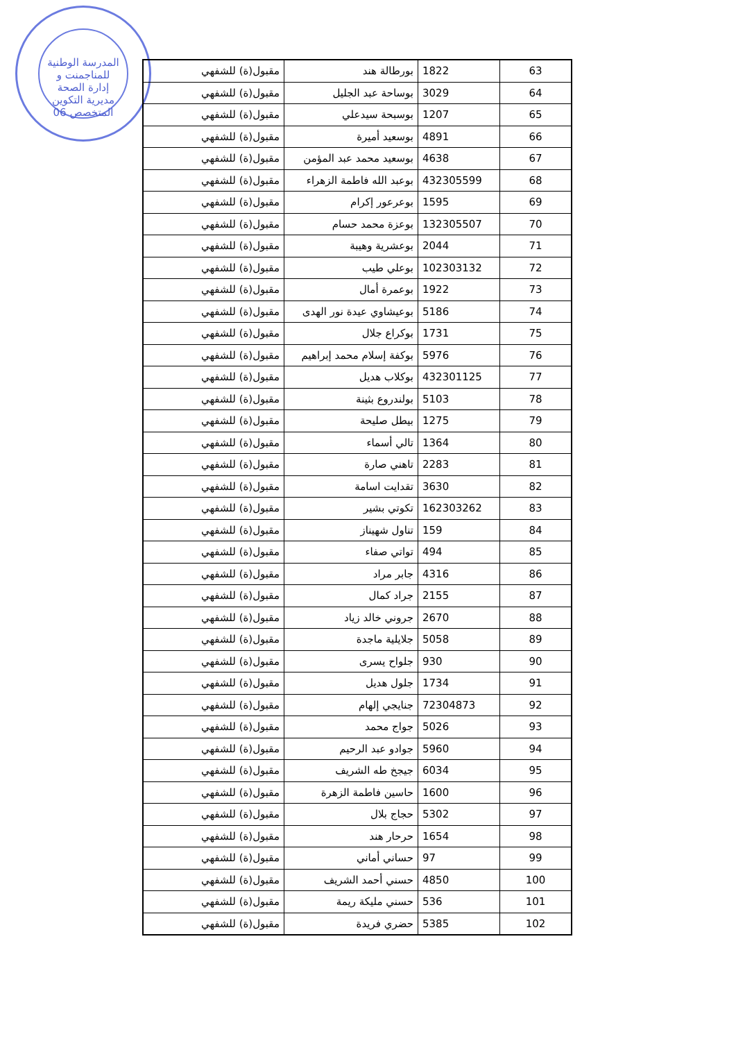المدرسة الوطنية للمناجمنت و إدارة الصحة مديرية التكوين المتخصص 06
| 63 | 1822 | بورطالة هند | مقبول(ة) للشفهي |
| 64 | 3029 | بوساحة عبد الجليل | مقبول(ة) للشفهي |
| 65 | 1207 | بوسبحة سيدعلي | مقبول(ة) للشفهي |
| 66 | 4891 | بوسعيد أميرة | مقبول(ة) للشفهي |
| 67 | 4638 | بوسعيد محمد عبد المؤمن | مقبول(ة) للشفهي |
| 68 | 432305599 | بوعبد الله فاطمة الزهراء | مقبول(ة) للشفهي |
| 69 | 1595 | بوعرعور إكرام | مقبول(ة) للشفهي |
| 70 | 132305507 | بوعزة محمد حسام | مقبول(ة) للشفهي |
| 71 | 2044 | بوعشرية وهيبة | مقبول(ة) للشفهي |
| 72 | 102303132 | بوعلي طيب | مقبول(ة) للشفهي |
| 73 | 1922 | بوعمرة أمال | مقبول(ة) للشفهي |
| 74 | 5186 | بوعيشاوي عيدة نور الهدى | مقبول(ة) للشفهي |
| 75 | 1731 | بوكراع جلال | مقبول(ة) للشفهي |
| 76 | 5976 | بوكفة إسلام محمد إبراهيم | مقبول(ة) للشفهي |
| 77 | 432301125 | بوكلاب هديل | مقبول(ة) للشفهي |
| 78 | 5103 | بولندروع بثينة | مقبول(ة) للشفهي |
| 79 | 1275 | بيطل صليحة | مقبول(ة) للشفهي |
| 80 | 1364 | تالي أسماء | مقبول(ة) للشفهي |
| 81 | 2283 | تاهني صارة | مقبول(ة) للشفهي |
| 82 | 3630 | تقدايت اسامة | مقبول(ة) للشفهي |
| 83 | 162303262 | تكوتي بشير | مقبول(ة) للشفهي |
| 84 | 159 | تناول شهيناز | مقبول(ة) للشفهي |
| 85 | 494 | تواتي صفاء | مقبول(ة) للشفهي |
| 86 | 4316 | جابر مراد | مقبول(ة) للشفهي |
| 87 | 2155 | جراد كمال | مقبول(ة) للشفهي |
| 88 | 2670 | جروني خالد زياد | مقبول(ة) للشفهي |
| 89 | 5058 | جلايلية ماجدة | مقبول(ة) للشفهي |
| 90 | 930 | جلواح يسرى | مقبول(ة) للشفهي |
| 91 | 1734 | جلول هديل | مقبول(ة) للشفهي |
| 92 | 72304873 | جنايجي إلهام | مقبول(ة) للشفهي |
| 93 | 5026 | جواج محمد | مقبول(ة) للشفهي |
| 94 | 5960 | جوادو عبد الرحيم | مقبول(ة) للشفهي |
| 95 | 6034 | جيجخ طه الشريف | مقبول(ة) للشفهي |
| 96 | 1600 | حاسين فاطمة الزهرة | مقبول(ة) للشفهي |
| 97 | 5302 | حجاج بلال | مقبول(ة) للشفهي |
| 98 | 1654 | حرحار هند | مقبول(ة) للشفهي |
| 99 | 97 | حساني أماني | مقبول(ة) للشفهي |
| 100 | 4850 | حسني أحمد الشريف | مقبول(ة) للشفهي |
| 101 | 536 | حسني مليكة ريمة | مقبول(ة) للشفهي |
| 102 | 5385 | حضري فريدة | مقبول(ة) للشفهي |